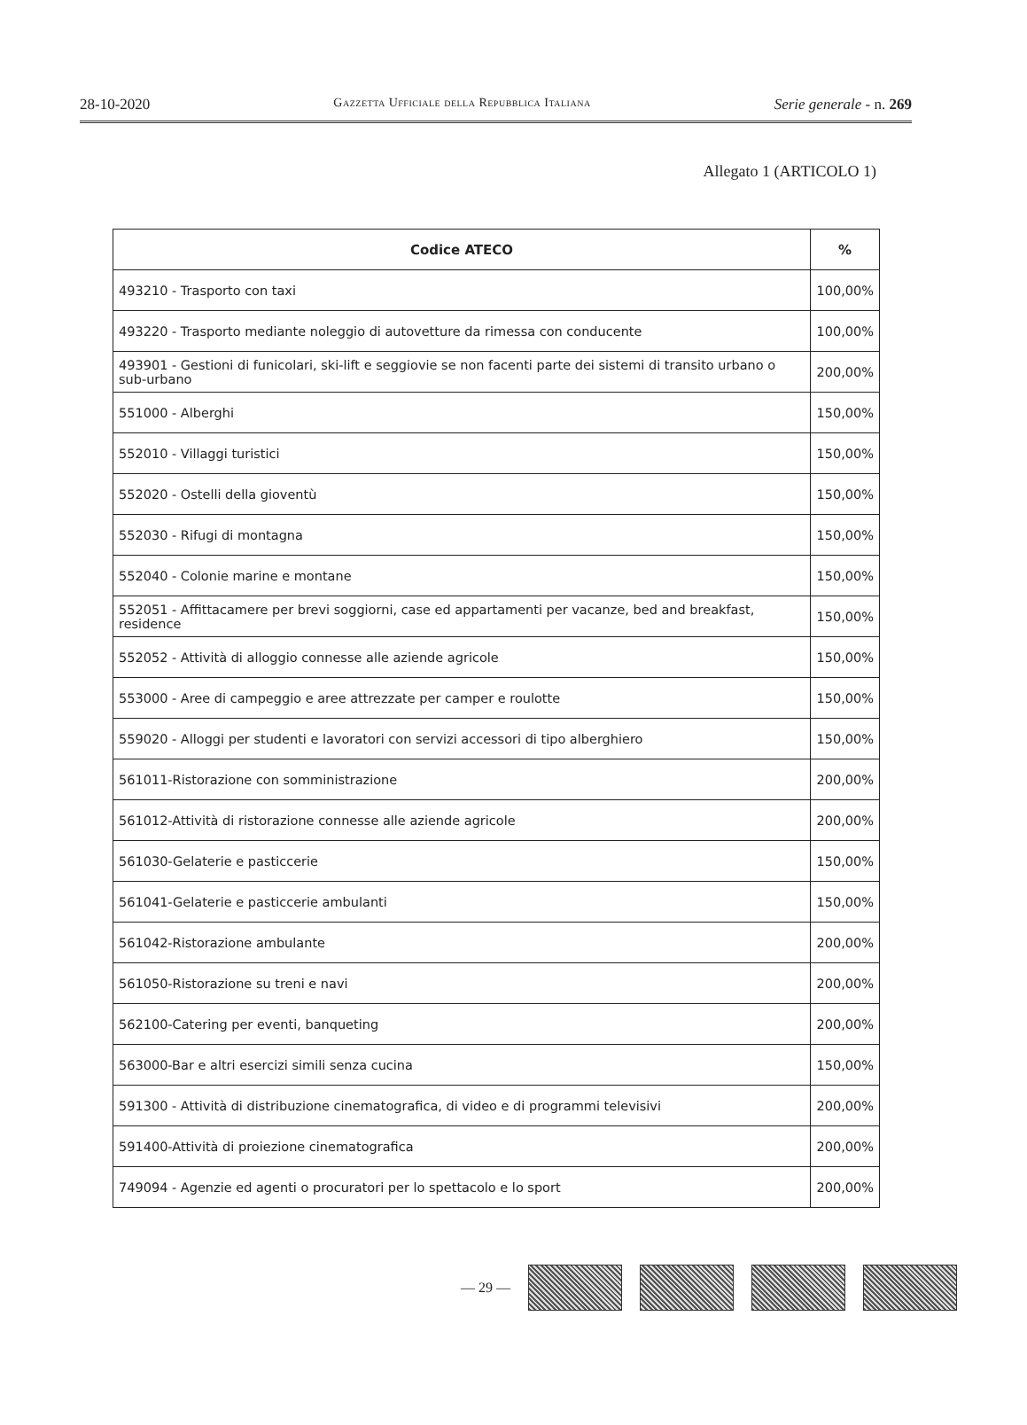28-10-2020 Gazzetta Ufficiale della Repubblica Italiana Serie generale - n. 269
Allegato 1 (ARTICOLO 1)
| Codice ATECO | % |
| --- | --- |
| 493210 - Trasporto con taxi | 100,00% |
| 493220 - Trasporto mediante noleggio di autovetture da rimessa con conducente | 100,00% |
| 493901 - Gestioni di funicolari, ski-lift e seggiovie se non facenti parte dei sistemi di transito urbano o sub-urbano | 200,00% |
| 551000 - Alberghi | 150,00% |
| 552010 - Villaggi turistici | 150,00% |
| 552020 - Ostelli della gioventù | 150,00% |
| 552030 - Rifugi di montagna | 150,00% |
| 552040 - Colonie marine e montane | 150,00% |
| 552051 - Affittacamere per brevi soggiorni, case ed appartamenti per vacanze, bed and breakfast, residence | 150,00% |
| 552052 - Attività di alloggio connesse alle aziende agricole | 150,00% |
| 553000 - Aree di campeggio e aree attrezzate per camper e roulotte | 150,00% |
| 559020 - Alloggi per studenti e lavoratori con servizi accessori di tipo alberghiero | 150,00% |
| 561011-Ristorazione con somministrazione | 200,00% |
| 561012-Attività di ristorazione connesse alle aziende agricole | 200,00% |
| 561030-Gelaterie e pasticcerie | 150,00% |
| 561041-Gelaterie e pasticcerie ambulanti | 150,00% |
| 561042-Ristorazione ambulante | 200,00% |
| 561050-Ristorazione su treni e navi | 200,00% |
| 562100-Catering per eventi, banqueting | 200,00% |
| 563000-Bar e altri esercizi simili senza cucina | 150,00% |
| 591300 - Attività di distribuzione cinematografica, di video e di programmi televisivi | 200,00% |
| 591400-Attività di proiezione cinematografica | 200,00% |
| 749094 - Agenzie ed agenti o procuratori per lo spettacolo e lo sport | 200,00% |
— 29 —